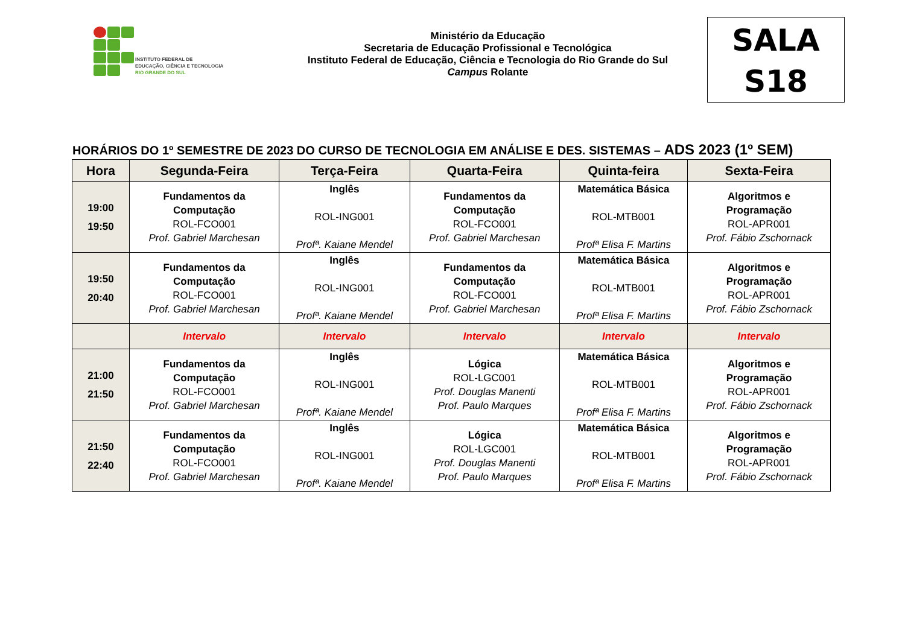INSTITUTO FEDERAL DE
EDUCAÇÃO, CIÊNCIA E TECNOLOGIA
RIO GRANDE DO SUL
Ministério da Educação
Secretaria de Educação Profissional e Tecnológica
Instituto Federal de Educação, Ciência e Tecnologia do Rio Grande do Sul
Campus Rolante
SALA
S18
HORÁRIOS DO 1º SEMESTRE DE 2023 DO CURSO DE TECNOLOGIA EM ANÁLISE E DES. SISTEMAS – ADS 2023 (1º SEM)
| Hora | Segunda-Feira | Terça-Feira | Quarta-Feira | Quinta-feira | Sexta-Feira |
| --- | --- | --- | --- | --- | --- |
| 19:00 19:50 | Fundamentos da Computação ROL-FCO001 Prof. Gabriel Marchesan | Inglês ROL-ING001 Profª. Kaiane Mendel | Fundamentos da Computação ROL-FCO001 Prof. Gabriel Marchesan | Matemática Básica ROL-MTB001 Profª Elisa F. Martins | Algoritmos e Programação ROL-APR001 Prof. Fábio Zschornack |
| 19:50 20:40 | Fundamentos da Computação ROL-FCO001 Prof. Gabriel Marchesan | Inglês ROL-ING001 Profª. Kaiane Mendel | Fundamentos da Computação ROL-FCO001 Prof. Gabriel Marchesan | Matemática Básica ROL-MTB001 Profª Elisa F. Martins | Algoritmos e Programação ROL-APR001 Prof. Fábio Zschornack |
| | Intervalo | Intervalo | Intervalo | Intervalo | Intervalo |
| 21:00 21:50 | Fundamentos da Computação ROL-FCO001 Prof. Gabriel Marchesan | Inglês ROL-ING001 Profª. Kaiane Mendel | Lógica ROL-LGC001 Prof. Douglas Manenti Prof. Paulo Marques | Matemática Básica ROL-MTB001 Profª Elisa F. Martins | Algoritmos e Programação ROL-APR001 Prof. Fábio Zschornack |
| 21:50 22:40 | Fundamentos da Computação ROL-FCO001 Prof. Gabriel Marchesan | Inglês ROL-ING001 Profª. Kaiane Mendel | Lógica ROL-LGC001 Prof. Douglas Manenti Prof. Paulo Marques | Matemática Básica ROL-MTB001 Profª Elisa F. Martins | Algoritmos e Programação ROL-APR001 Prof. Fábio Zschornack |